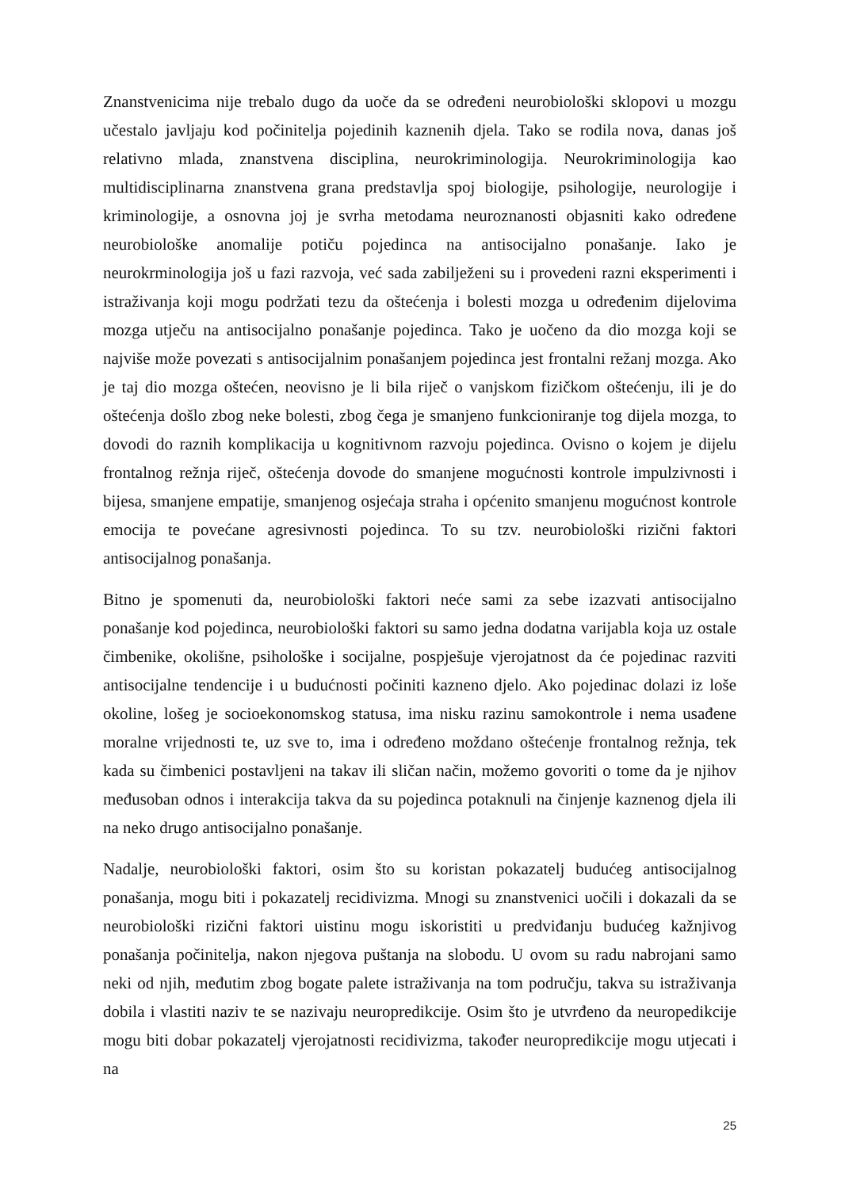Znanstvenicima nije trebalo dugo da uoče da se određeni neurobiološki sklopovi u mozgu učestalo javljaju kod počinitelja pojedinih kaznenih djela. Tako se rodila nova, danas još relativno mlada, znanstvena disciplina, neurokriminologija. Neurokriminologija kao multidisciplinarna znanstvena grana predstavlja spoj biologije, psihologije, neurologije i kriminologije, a osnovna joj je svrha metodama neuroznanosti objasniti kako određene neurobiološke anomalije potiču pojedinca na antisocijalno ponašanje. Iako je neurokrminologija još u fazi razvoja, već sada zabilježeni su i provedeni razni eksperimenti i istraživanja koji mogu podržati tezu da oštećenja i bolesti mozga u određenim dijelovima mozga utječu na antisocijalno ponašanje pojedinca. Tako je uočeno da dio mozga koji se najviše može povezati s antisocijalnim ponašanjem pojedinca jest frontalni režanj mozga. Ako je taj dio mozga oštećen, neovisno je li bila riječ o vanjskom fizičkom oštećenju, ili je do oštećenja došlo zbog neke bolesti, zbog čega je smanjeno funkcioniranje tog dijela mozga, to dovodi do raznih komplikacija u kognitivnom razvoju pojedinca. Ovisno o kojem je dijelu frontalnog režnja riječ, oštećenja dovode do smanjene mogućnosti kontrole impulzivnosti i bijesa, smanjene empatije, smanjenog osjećaja straha i općenito smanjenu mogućnost kontrole emocija te povećane agresivnosti pojedinca. To su tzv. neurobiološki rizični faktori antisocijalnog ponašanja.
Bitno je spomenuti da, neurobiološki faktori neće sami za sebe izazvati antisocijalno ponašanje kod pojedinca, neurobiološki faktori su samo jedna dodatna varijabla koja uz ostale čimbenike, okolišne, psihološke i socijalne, pospješuje vjerojatnost da će pojedinac razviti antisocijalne tendencije i u budućnosti počiniti kazneno djelo. Ako pojedinac dolazi iz loše okoline, lošeg je socioekonomskog statusa, ima nisku razinu samokontrole i nema usađene moralne vrijednosti te, uz sve to, ima i određeno moždano oštećenje frontalnog režnja, tek kada su čimbenici postavljeni na takav ili sličan način, možemo govoriti o tome da je njihov međusoban odnos i interakcija takva da su pojedinca potaknuli na činjenje kaznenog djela ili na neko drugo antisocijalno ponašanje.
Nadalje, neurobiološki faktori, osim što su koristan pokazatelj budućeg antisocijalnog ponašanja, mogu biti i pokazatelj recidivizma. Mnogi su znanstvenici uočili i dokazali da se neurobiološki rizični faktori uistinu mogu iskoristiti u predviđanju budućeg kažnjivog ponašanja počinitelja, nakon njegova puštanja na slobodu. U ovom su radu nabrojani samo neki od njih, međutim zbog bogate palete istraživanja na tom području, takva su istraživanja dobila i vlastiti naziv te se nazivaju neuropredikcije. Osim što je utvrđeno da neuropedikcije mogu biti dobar pokazatelj vjerojatnosti recidivizma, također neuropredikcije mogu utjecati i na
25